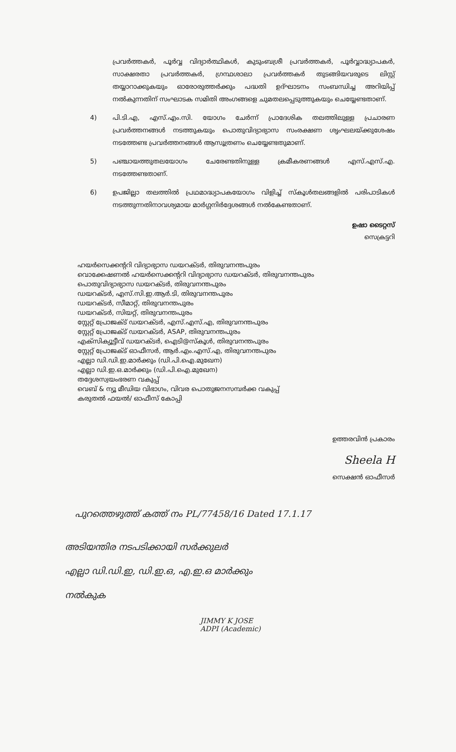പ്രവർത്തകർ, പൂർവ്വ വിദ്യാർത്ഥികൾ, കുടുംബശ്രീ പ്രവർത്തകർ, പൂർവ്വാദ്ധ്യാപകർ, സാക്ഷരതാ പ്രവർത്തകർ, ഗ്രന്ഥശാലാ പ്രവർത്തകർ തുടങ്ങിയവരുടെ ലിസ്റ്റ് തയ്യാറാക്കുകയും ഓരോരുത്തർക്കും പദ്ധതി ഉദ്ഘാടനം സംബന്ധിച്ച അറിയിപ്പ് നൽകുന്നതിന് സംഘാടക സമിതി അംഗങ്ങളെ ചുമതലപ്പെടുത്തുകയും ചെയ്യേണ്ടതാണ്.
4) പി.ടി.എ, എസ്.എം.സി. യോഗം ചേർന്ന് പ്രാദേശിക തലത്തിലുള്ള പ്രചാരണ പ്രവർത്തനങ്ങൾ നടത്തുകയും പൊതുവിദ്യാഭ്യാസ സംരക്ഷണ ശൃംഘലയ്ക്കുശേഷം നടത്തേണ്ട പ്രവർത്തനങ്ങൾ ആസൂത്രണം ചെയ്യേണ്ടതുമാണ്.
5) പഞ്ചായത്തുതലയോഗം ചേരേണ്ടതിനുള്ള ക്രമീകരണങ്ങൾ എസ്.എസ്.എ. നടത്തേണ്ടതാണ്.
6) ഉപജില്ലാ തലത്തിൽ പ്രഥമാദ്ധ്യാപകയോഗം വിളിച്ച് സ്കൂൾതലങ്ങളിൽ പരിപാടികൾ നടത്തുന്നതിനാവശ്യമായ മാർഗ്ഗനിർദ്ദേശങ്ങൾ നൽകേണ്ടതാണ്.
ഉഷാ ടൈറ്റസ്
സെക്രട്ടറി
ഹയർസെക്കന്ററി വിദ്യാഭ്യാസ ഡയറക്ടർ, തിരുവനന്തപുരം
വൊക്കേഷണൽ ഹയർസെക്കന്ററി വിദ്യാഭ്യാസ ഡയറക്ടർ, തിരുവനന്തപുരം
പൊതുവിദ്യാഭ്യാസ ഡയറക്ടർ, തിരുവനന്തപുരം
ഡയറക്ടർ, എസ്.സി.ഇ.ആർ.ടി, തിരുവനന്തപുരം
ഡയറക്ടർ, സീമാറ്റ്, തിരുവനന്തപുരം
ഡയറക്ടർ, സിയറ്റ്, തിരുവനന്തപുരം
സ്റ്റേറ്റ് പ്രോജക്ട് ഡയറക്ടർ, എസ്.എസ്.എ, തിരുവനന്തപുരം
സ്റ്റേറ്റ് പ്രോജക്ട് ഡയറക്ടർ, ASAP, തിരുവനന്തപുരം
എക്സിക്യൂട്ടീവ് ഡയറക്ടർ, ഐടി@സ്കൂൾ, തിരുവനന്തപുരം
സ്റ്റേറ്റ് പ്രോജക്ട് ഓഫീസർ, ആർ.എം.എസ്.എ, തിരുവനന്തപുരം
എല്ലാ ഡി.ഡി.ഇ.മാർക്കും (ഡി.പി.ഐ.മുഖേന)
എല്ലാ ഡി.ഇ.ഒ.മാർക്കും (ഡി.പി.ഐ.മുഖേന)
തദ്ദേശസ്വയംഭരണ വകുപ്പ്
വെബ് & ന്യൂ മീഡിയ വിഭാഗം, വിവര പൊതുജനസമ്പർക്ക വകുപ്പ്
കരുതൽ ഫയൽ/ ഓഫീസ് കോപ്പി
ഉത്തരവിൻ പ്രകാരം
Sheela H
സെക്ഷൻ ഓഫീസർ
പുറത്തെഴുത്ത് കത്ത് നം PL/77458/16 Dated 17.1.17
അടിയന്തിര നടപടിക്കായി സർക്കുലർ
എല്ലാ ഡി.ഡി.ഇ, ഡി.ഇ.ഒ, എ.ഇ.ഒ മാർക്കും
നൽകുക
JIMMY K JOSE
ADPI (Academic)